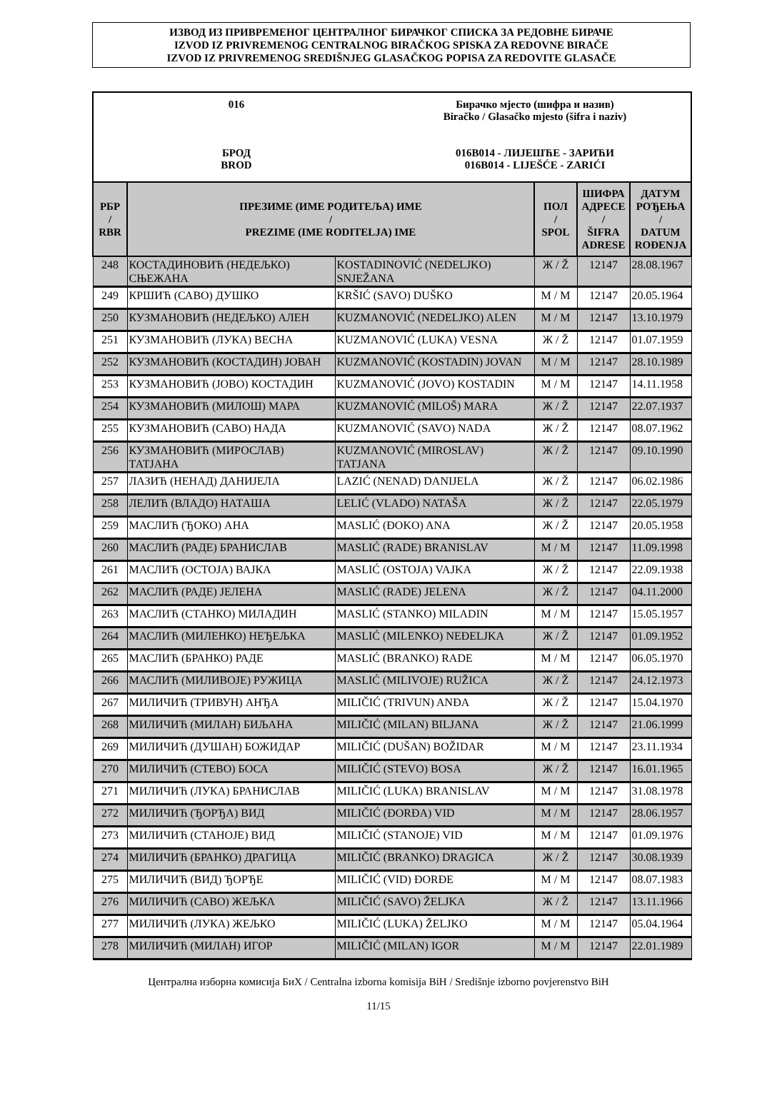ИЗВОД ИЗ ПРИВРЕМЕНОГ ЦЕНТРАЛНОГ БИРАЧКОГ СПИСКА ЗА РЕДОВНЕ БИРАЧЕ
IZVOD IZ PRIVREMENOG CENTRALNOG BIRAČKOG SPISKA ZA REDOVNE BIRAČE
IZVOD IZ PRIVREMENOG SREDIŠNJEG GLASAČKOG POPISA ZA REDOVITE GLASAČE
016
БРОД
BROD
Бирачко мјесто (шифра и назив)
Biračko / Glasačko mjesto (šifra i naziv)
016B014 - ЛИЈЕШЋЕ - ЗАРИЋИ
016B014 - LIJEŠĆE - ZARIĆI
| РБР / RBR | ПРЕЗИМЕ (ИМЕ РОДИТЕЉА) ИМЕ / PREZIME (IME RODITELJA) IME | | ПОЛ / SPOL | ШИФРА АДРЕСЕ / ŠIFRA ADRESE | ДАТУМ РОЂЕЊА / DATUM ROĐENJA |
| --- | --- | --- | --- | --- | --- |
| 248 | КОСТАДИНОВИЋ (НЕДЕЉКО) СЊЕЖАНА | KOSTADINOVIĆ (NEDELJKO) SNJEŽANA | Ж / Ž | 12147 | 28.08.1967 |
| 249 | КРШИЋ (САВО) ДУШКО | KRŠIĆ (SAVO) DUŠKO | М / M | 12147 | 20.05.1964 |
| 250 | КУЗМАНОВИЋ (НЕДЕЉКО) АЛЕН | KUZMANOVIĆ (NEDELJKO) ALEN | М / M | 12147 | 13.10.1979 |
| 251 | КУЗМАНОВИЋ (ЛУКА) ВЕСНА | KUZMANOVIĆ (LUKA) VESNA | Ж / Ž | 12147 | 01.07.1959 |
| 252 | КУЗМАНОВИЋ (КОСТАДИН) ЈОВАН | KUZMANOVIĆ (KOSTADIN) JOVAN | М / M | 12147 | 28.10.1989 |
| 253 | КУЗМАНОВИЋ (ЈОВО) КОСТАДИН | KUZMANOVIĆ (JOVO) KOSTADIN | М / M | 12147 | 14.11.1958 |
| 254 | КУЗМАНОВИЋ (МИЛОШ) МАРА | KUZMANOVIĆ (MILOŠ) MARA | Ж / Ž | 12147 | 22.07.1937 |
| 255 | КУЗМАНОВИЋ (САВО) НАДА | KUZMANOVIĆ (SAVO) NADA | Ж / Ž | 12147 | 08.07.1962 |
| 256 | КУЗМАНОВИЋ (МИРОСЛАВ) ТАТЈАНА | KUZMANOVIĆ (MIROSLAV) TATJANA | Ж / Ž | 12147 | 09.10.1990 |
| 257 | ЛАЗИЋ (НЕНАД) ДАНИЈЕЛА | LAZIĆ (NENAD) DANIJELA | Ж / Ž | 12147 | 06.02.1986 |
| 258 | ЛЕЛИЋ (ВЛАДО) НАТАША | LELIĆ (VLADO) NATAŠA | Ж / Ž | 12147 | 22.05.1979 |
| 259 | МАСЛИЋ (ЂОКО) АНА | MASLIĆ (ĐOKO) ANA | Ж / Ž | 12147 | 20.05.1958 |
| 260 | МАСЛИЋ (РАДЕ) БРАНИСЛАВ | MASLIĆ (RADE) BRANISLAV | М / M | 12147 | 11.09.1998 |
| 261 | МАСЛИЋ (ОСТОЈА) ВАЈКА | MASLIĆ (OSTOJA) VAJKA | Ж / Ž | 12147 | 22.09.1938 |
| 262 | МАСЛИЋ (РАДЕ) ЈЕЛЕНА | MASLIĆ (RADE) JELENA | Ж / Ž | 12147 | 04.11.2000 |
| 263 | МАСЛИЋ (СТАНКО) МИЛАДИН | MASLIĆ (STANKO) MILADIN | М / M | 12147 | 15.05.1957 |
| 264 | МАСЛИЋ (МИЛЕНКО) НЕЂЕЉКА | MASLIĆ (MILENKO) NEĐELJKA | Ж / Ž | 12147 | 01.09.1952 |
| 265 | МАСЛИЋ (БРАНКО) РАДЕ | MASLIĆ (BRANKO) RADE | М / M | 12147 | 06.05.1970 |
| 266 | МАСЛИЋ (МИЛИВОЈЕ) РУЖИЦА | MASLIĆ (MILIVOJE) RUŽICA | Ж / Ž | 12147 | 24.12.1973 |
| 267 | МИЛИЧИЋ (ТРИВУН) АНЂА | MILIČIĆ (TRIVUN) ANĐA | Ж / Ž | 12147 | 15.04.1970 |
| 268 | МИЛИЧИЋ (МИЛАН) БИЉАНА | MILIČIĆ (MILAN) BILJANA | Ж / Ž | 12147 | 21.06.1999 |
| 269 | МИЛИЧИЋ (ДУШАН) БОЖИДАР | MILIČIĆ (DUŠAN) BOŽIDAR | М / M | 12147 | 23.11.1934 |
| 270 | МИЛИЧИЋ (СТЕВО) БОСА | MILIČIĆ (STEVO) BOSA | Ж / Ž | 12147 | 16.01.1965 |
| 271 | МИЛИЧИЋ (ЛУКА) БРАНИСЛАВ | MILIČIĆ (LUKA) BRANISLAV | М / M | 12147 | 31.08.1978 |
| 272 | МИЛИЧИЋ (ЂОРЂА) ВИД | MILIČIĆ (ĐORĐA) VID | М / M | 12147 | 28.06.1957 |
| 273 | МИЛИЧИЋ (СТАНОЈЕ) ВИД | MILIČIĆ (STANOJE) VID | М / M | 12147 | 01.09.1976 |
| 274 | МИЛИЧИЋ (БРАНКО) ДРАГИЦА | MILIČIĆ (BRANKO) DRAGICA | Ж / Ž | 12147 | 30.08.1939 |
| 275 | МИЛИЧИЋ (ВИД) ЂОРЂЕ | MILIČIĆ (VID) ĐORĐE | М / M | 12147 | 08.07.1983 |
| 276 | МИЛИЧИЋ (САВО) ЖЕЉКА | MILIČIĆ (SAVO) ŽELJKA | Ж / Ž | 12147 | 13.11.1966 |
| 277 | МИЛИЧИЋ (ЛУКА) ЖЕЉКО | MILIČIĆ (LUKA) ŽELJKO | М / M | 12147 | 05.04.1964 |
| 278 | МИЛИЧИЋ (МИЛАН) ИГОР | MILIČIĆ (MILAN) IGOR | М / M | 12147 | 22.01.1989 |
Централна изборна комисија БиХ / Centralna izborna komisija BiH / Središnje izborno povjerenstvo BiH
11/15